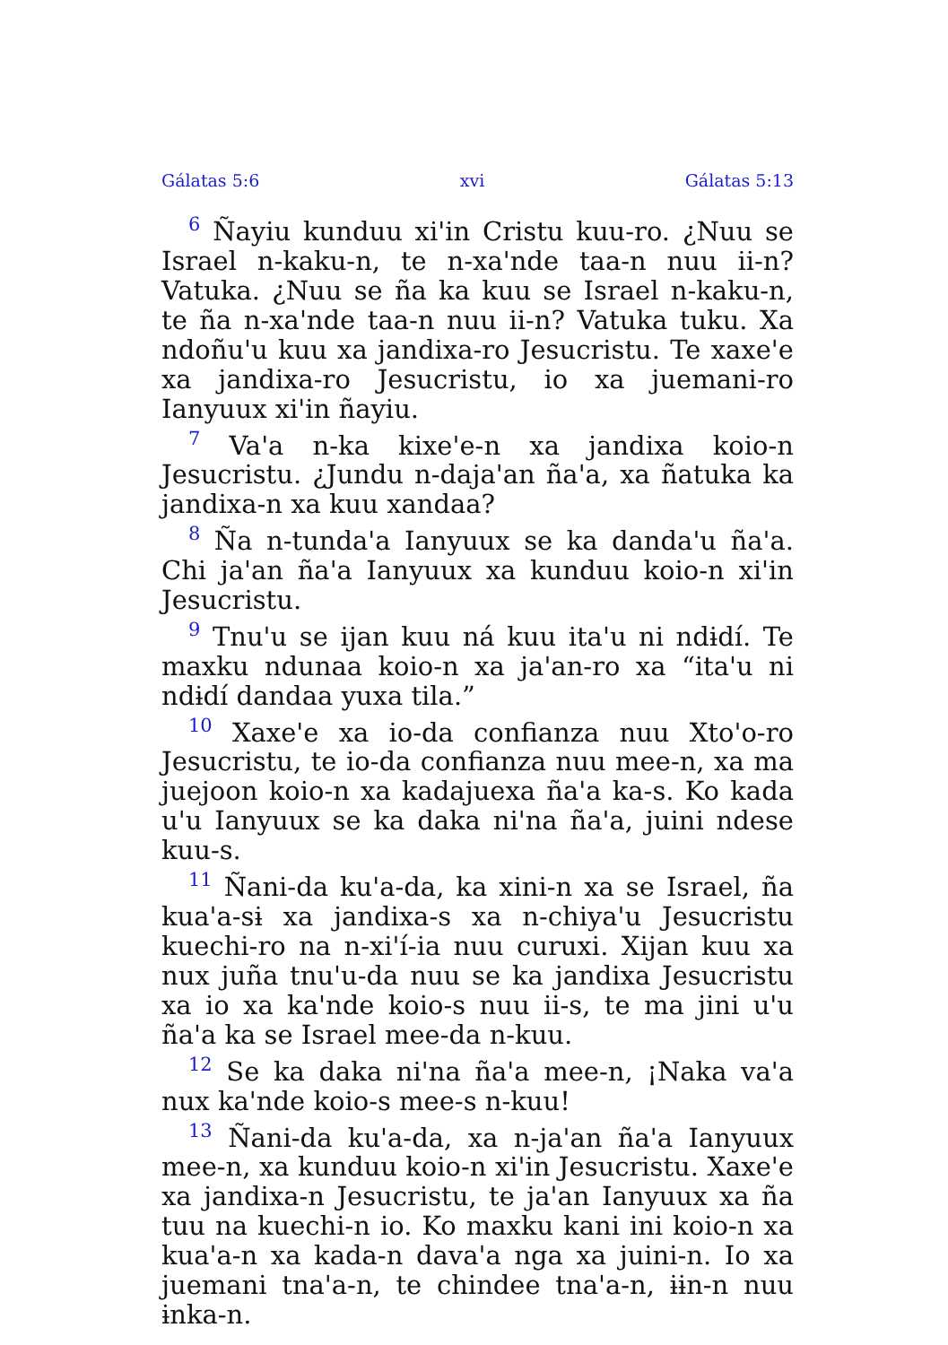Gálatas 5:6 xvi Gálatas 5:13
<sup>6</sup> Ñayiu kunduu xi'in Cristu kuu-ro. ¿Nuu se Israel n-kaku-n, te n-xa'nde taa-n nuu ii-n? Vatuka. ¿Nuu se ña ka kuu se Israel n-kaku-n, te ña n-xa'nde taa-n nuu ii-n? Vatuka tuku. Xa ndoñu'u kuu xa jandixa-ro Jesucristu. Te xaxe'e xa jandixa-ro Jesucristu, io xa juemani-ro Ianyuux xi'in ñayiu.
<sup>7</sup> Va'a n-ka kixe'e-n xa jandixa koio-n Jesucristu. ¿Jundu n-daja'an ña'a, xa ñatuka ka jandixa-n xa kuu xandaa?
<sup>8</sup> Ña n-tunda'a Ianyuux se ka danda'u ña'a. Chi ja'an ña'a Ianyuux xa kunduu koio-n xi'in Jesucristu.
<sup>9</sup> Tnu'u se ijan kuu ná kuu ita'u ni ndɨdí. Te maxku ndunaa koio-n xa ja'an-ro xa “ita'u ni ndɨdí dandaa yuxa tila.”
<sup>10</sup> Xaxe'e xa io-da confianza nuu Xto'o-ro Jesucristu, te io-da confianza nuu mee-n, xa ma juejoon koio-n xa kadajuexa ña'a ka-s. Ko kada u'u Ianyuux se ka daka ni'na ña'a, juini ndese kuu-s.
<sup>11</sup> Ñani-da ku'a-da, ka xini-n xa se Israel, ña kua'a-sɨ xa jandixa-s xa n-chiya'u Jesucristu kuechi-ro na n-xi'í-ia nuu curuxi. Xijan kuu xa nux juña tnu'u-da nuu se ka jandixa Jesucristu xa io xa ka'nde koio-s nuu ii-s, te ma jini u'u ña'a ka se Israel mee-da n-kuu.
<sup>12</sup> Se ka daka ni'na ña'a mee-n, ¡Naka va'a nux ka'nde koio-s mee-s n-kuu!
<sup>13</sup> Ñani-da ku'a-da, xa n-ja'an ña'a Ianyuux mee-n, xa kunduu koio-n xi'in Jesucristu. Xaxe'e xa jandixa-n Jesucristu, te ja'an Ianyuux xa ña tuu na kuechi-n io. Ko maxku kani ini koio-n xa kua'a-n xa kada-n dava'a nga xa juini-n. Io xa juemani tna'a-n, te chindee tna'a-n, ɨɨn-n nuu ɨnka-n.